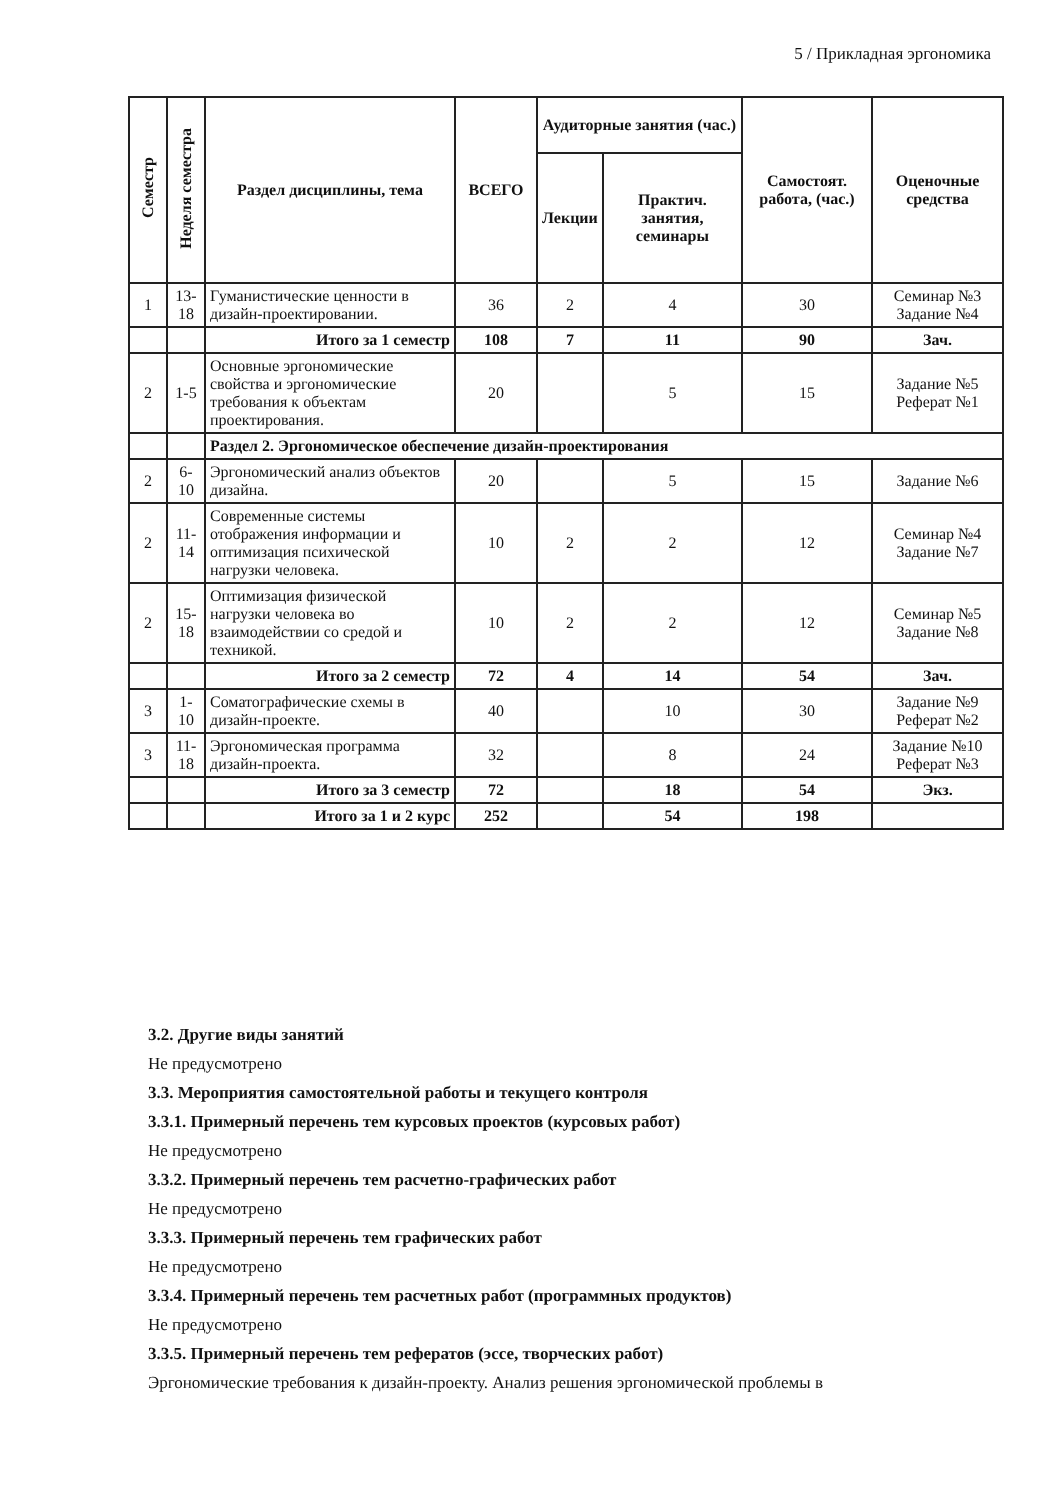5 / Прикладная эргономика
| Семестр | Неделя семестра | Раздел дисциплины, тема | ВСЕГО | Аудиторные занятия (час.) | | Самостоят. работа, (час.) | Оценочные средства |
| --- | --- | --- | --- | --- | --- | --- | --- |
| | | | | Лекции | Практич. занятия, семинары | | |
| 1 | 13-18 | Гуманистические ценности в дизайн-проектировании. | 36 | 2 | 4 | 30 | Семинар №3 Задание №4 |
| | | Итого за 1 семестр | 108 | 7 | 11 | 90 | Зач. |
| 2 | 1-5 | Основные эргономические свойства и эргономические требования к объектам проектирования. | 20 | | 5 | 15 | Задание №5 Реферат №1 |
| | | Раздел 2. Эргономическое обеспечение дизайн-проектирования | | | | | |
| 2 | 6-10 | Эргономический анализ объектов дизайна. | 20 | | 5 | 15 | Задание №6 |
| 2 | 11-14 | Современные системы отображения информации и оптимизация психической нагрузки человека. | 10 | 2 | 2 | 12 | Семинар №4 Задание №7 |
| 2 | 15-18 | Оптимизация физической нагрузки человека во взаимодействии со средой и техникой. | 10 | 2 | 2 | 12 | Семинар №5 Задание №8 |
| | | Итого за 2 семестр | 72 | 4 | 14 | 54 | Зач. |
| 3 | 1-10 | Соматографические схемы в дизайн-проекте. | 40 | | 10 | 30 | Задание №9 Реферат №2 |
| 3 | 11-18 | Эргономическая программа дизайн-проекта. | 32 | | 8 | 24 | Задание №10 Реферат №3 |
| | | Итого за 3 семестр | 72 | | 18 | 54 | Экз. |
| | | Итого за 1 и 2 курс | 252 | | 54 | 198 | |
3.2. Другие виды занятий
Не предусмотрено
3.3. Мероприятия самостоятельной работы и текущего контроля
3.3.1. Примерный перечень тем курсовых проектов (курсовых работ)
Не предусмотрено
3.3.2. Примерный перечень тем расчетно-графических работ
Не предусмотрено
3.3.3. Примерный перечень тем графических работ
Не предусмотрено
3.3.4. Примерный перечень тем расчетных работ (программных продуктов)
Не предусмотрено
3.3.5. Примерный перечень тем рефератов (эссе, творческих работ)
Эргономические требования к дизайн-проекту. Анализ решения эргономической проблемы в